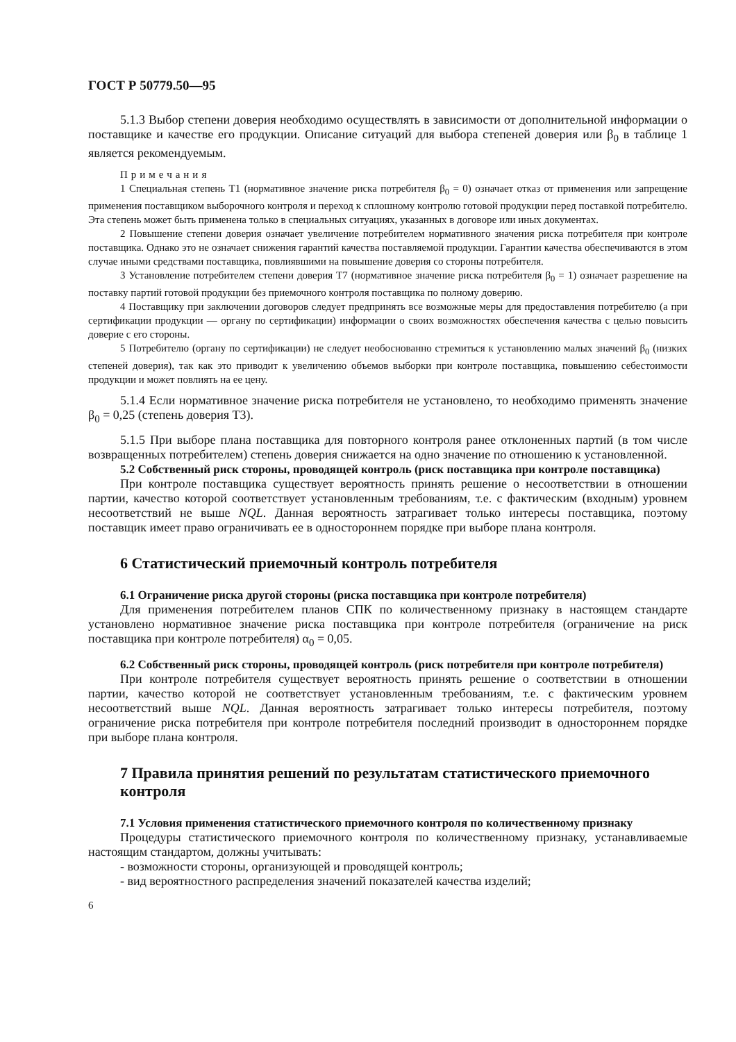ГОСТ Р 50779.50—95
5.1.3 Выбор степени доверия необходимо осуществлять в зависимости от дополнительной информации о поставщике и качестве его продукции. Описание ситуаций для выбора степеней доверия или β<sub>0</sub> в таблице 1 является рекомендуемым.
Примечания
1 Специальная степень Т1 (нормативное значение риска потребителя β<sub>0</sub> = 0) означает отказ от применения или запрещение применения поставщиком выборочного контроля и переход к сплошному контролю готовой продукции перед поставкой потребителю. Эта степень может быть применена только в специальных ситуациях, указанных в договоре или иных документах.
2 Повышение степени доверия означает увеличение потребителем нормативного значения риска потребителя при контроле поставщика. Однако это не означает снижения гарантий качества поставляемой продукции. Гарантии качества обеспечиваются в этом случае иными средствами поставщика, повлиявшими на повышение доверия со стороны потребителя.
3 Установление потребителем степени доверия Т7 (нормативное значение риска потребителя β<sub>0</sub> = 1) означает разрешение на поставку партий готовой продукции без приемочного контроля поставщика по полному доверию.
4 Поставщику при заключении договоров следует предпринять все возможные меры для предоставления потребителю (а при сертификации продукции — органу по сертификации) информации о своих возможностях обеспечения качества с целью повысить доверие с его стороны.
5 Потребителю (органу по сертификации) не следует необоснованно стремиться к установлению малых значений β<sub>0</sub> (низких степеней доверия), так как это приводит к увеличению объемов выборки при контроле поставщика, повышению себестоимости продукции и может повлиять на ее цену.
5.1.4 Если нормативное значение риска потребителя не установлено, то необходимо применять значение β<sub>0</sub> = 0,25 (степень доверия Т3).
5.1.5 При выборе плана поставщика для повторного контроля ранее отклоненных партий (в том числе возвращенных потребителем) степень доверия снижается на одно значение по отношению к установленной.
5.2 Собственный риск стороны, проводящей контроль (риск поставщика при контроле поставщика)
При контроле поставщика существует вероятность принять решение о несоответствии в отношении партии, качество которой соответствует установленным требованиям, т.е. с фактическим (входным) уровнем несоответствий не выше NQL. Данная вероятность затрагивает только интересы поставщика, поэтому поставщик имеет право ограничивать ее в одностороннем порядке при выборе плана контроля.
6 Статистический приемочный контроль потребителя
6.1 Ограничение риска другой стороны (риска поставщика при контроле потребителя)
Для применения потребителем планов СПК по количественному признаку в настоящем стандарте установлено нормативное значение риска поставщика при контроле потребителя (ограничение на риск поставщика при контроле потребителя) α<sub>0</sub> = 0,05.
6.2 Собственный риск стороны, проводящей контроль (риск потребителя при контроле потребителя)
При контроле потребителя существует вероятность принять решение о соответствии в отношении партии, качество которой не соответствует установленным требованиям, т.е. с фактическим уровнем несоответствий выше NQL. Данная вероятность затрагивает только интересы потребителя, поэтому ограничение риска потребителя при контроле потребителя последний производит в одностороннем порядке при выборе плана контроля.
7 Правила принятия решений по результатам статистического приемочного контроля
7.1 Условия применения статистического приемочного контроля по количественному признаку
Процедуры статистического приемочного контроля по количественному признаку, устанавливаемые настоящим стандартом, должны учитывать:
- возможности стороны, организующей и проводящей контроль;
- вид вероятностного распределения значений показателей качества изделий;
6